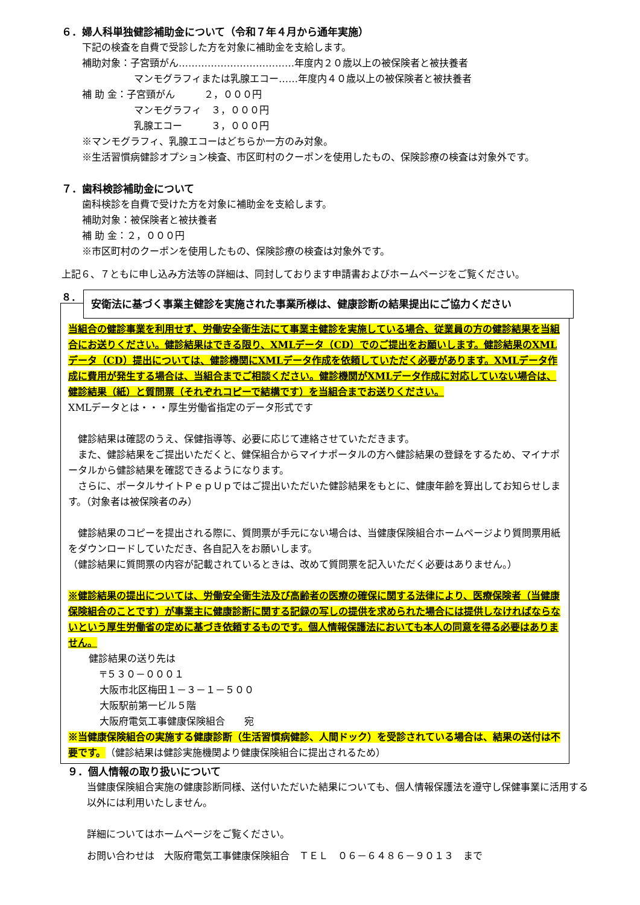６．婦人科単独健診補助金について（令和７年４月から通年実施）
下記の検査を自費で受診した方を対象に補助金を支給します。
補助対象：子宮頸がん………………………………年度内２０歳以上の被保険者と被扶養者
マンモグラフィまたは乳腺エコー……年度内４０歳以上の被保険者と被扶養者
補 助 金：子宮頸がん　　　２，０００円
マンモグラフィ　３，０００円
乳腺エコー　　　３，０００円
※マンモグラフィ、乳腺エコーはどちらか一方のみ対象。
※生活習慣病健診オプション検査、市区町村のクーポンを使用したもの、保険診療の検査は対象外です。
７．歯科検診補助金について
歯科検診を自費で受けた方を対象に補助金を支給します。
補助対象：被保険者と被扶養者
補 助 金：２，０００円
※市区町村のクーポンを使用したもの、保険診療の検査は対象外です。
上記６、７ともに申し込み方法等の詳細は、同封しております申請書およびホームページをご覧ください。
８．
安衛法に基づく事業主健診を実施された事業所様は、健康診断の結果提出にご協力ください
当組合の健診事業を利用せず、労働安全衛生法にて事業主健診を実施している場合、従業員の方の健診結果を当組合にお送りください。健診結果はできる限り、XMLデータ（CD）でのご提出をお願いします。健診結果のXMLデータ（CD）提出については、健診機関にXMLデータ作成を依頼していただく必要があります。XMLデータ作成に費用が発生する場合は、当組合までご相談ください。健診機関がXMLデータ作成に対応していない場合は、健診結果（紙）と質問票（それぞれコピーで結構です）を当組合までお送りください。
XMLデータとは・・・厚生労働省指定のデータ形式です
　健診結果は確認のうえ、保健指導等、必要に応じて連絡させていただきます。
　また、健診結果をご提出いただくと、健保組合からマイナポータルの方へ健診結果の登録をするため、マイナポータルから健診結果を確認できるようになります。
　さらに、ポータルサイトＰｅｐＵｐではご提出いただいた健診結果をもとに、健康年齢を算出してお知らせします。（対象者は被保険者のみ）
　健診結果のコピーを提出される際に、質問票が手元にない場合は、当健康保険組合ホームページより質問票用紙をダウンロードしていただき、各自記入をお願いします。
（健診結果に質問票の内容が記載されているときは、改めて質問票を記入いただく必要はありません。）
※健診結果の提出については、労働安全衛生法及び高齢者の医療の確保に関する法律により、医療保険者（当健康保険組合のことです）が事業主に健康診断に関する記録の写しの提供を求められた場合には提供しなければならないという厚生労働省の定めに基づき依頼するものです。個人情報保護法においても本人の同意を得る必要はありません。
健診結果の送り先は
〒５３０－０００１
大阪市北区梅田１－３－１－５００
大阪駅前第一ビル５階
大阪府電気工事健康保険組合　　宛
※当健康保険組合の実施する健康診断（生活習慣病健診、人間ドック）を受診されている場合は、結果の送付は不要です。（健診結果は健診実施機関より健康保険組合に提出されるため）
９．個人情報の取り扱いについて
当健康保険組合実施の健康診断同様、送付いただいた結果についても、個人情報保護法を遵守し保健事業に活用する以外には利用いたしません。
詳細についてはホームページをご覧ください。
お問い合わせは　大阪府電気工事健康保険組合　ＴＥＬ　０６－６４８６－９０１３　まで